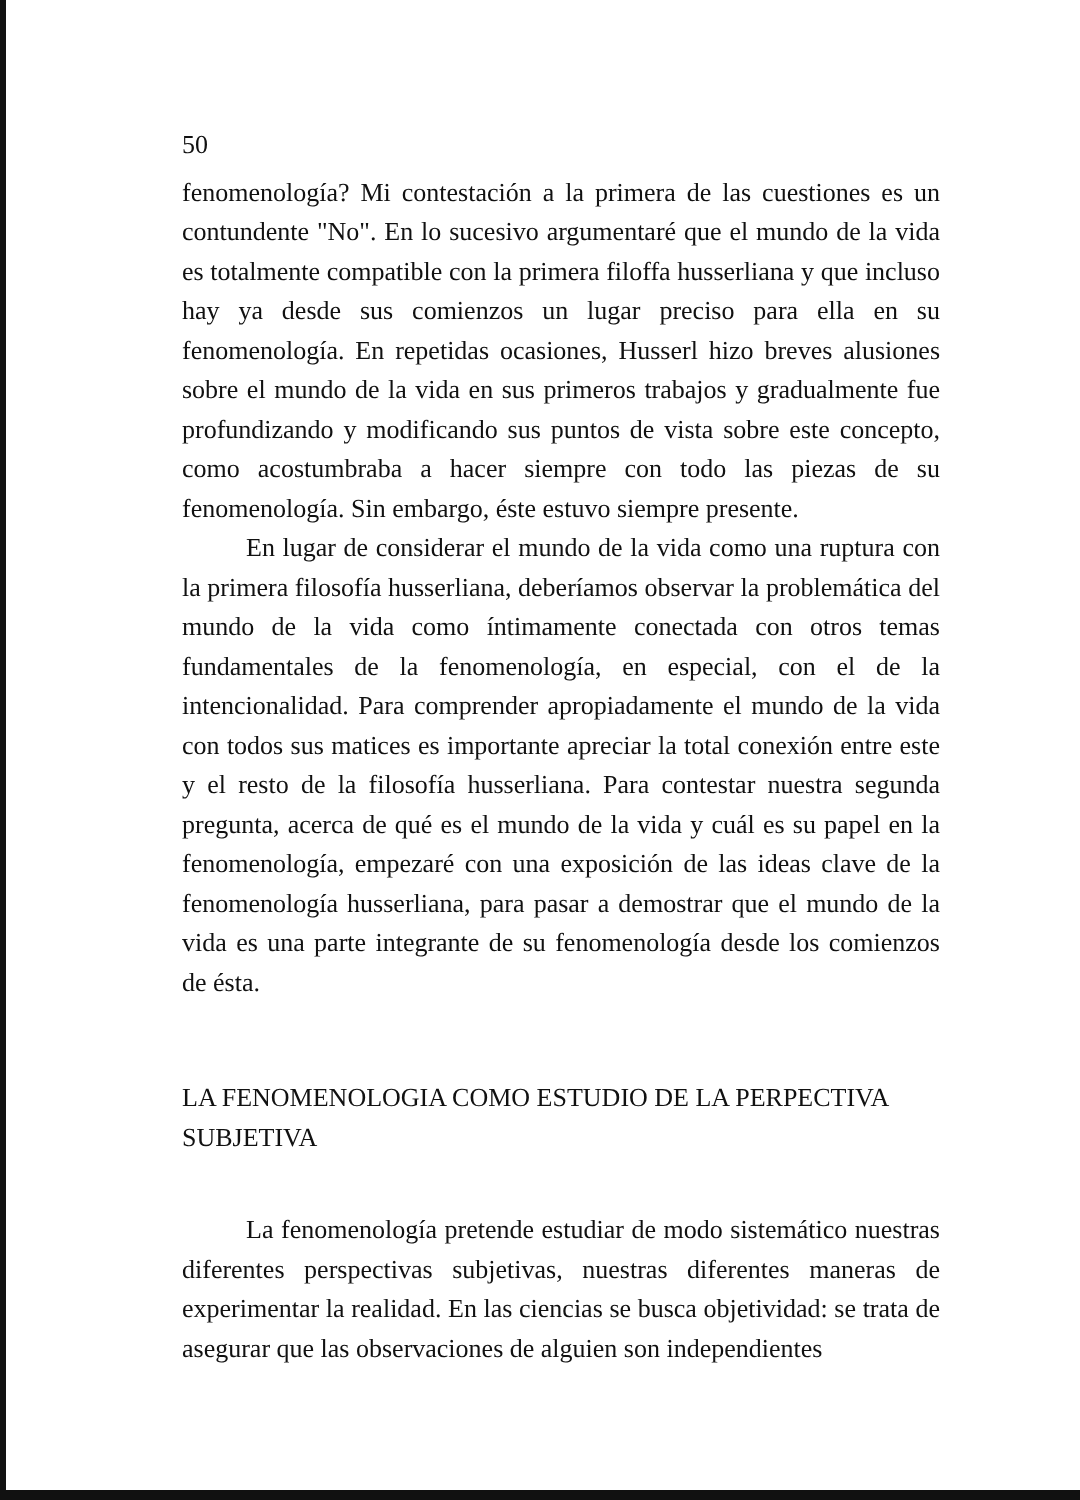50
fenomenología? Mi contestación a la primera de las cuestiones es un contundente "No". En lo sucesivo argumentaré que el mundo de la vida es totalmente compatible con la primera filoffa husserliana y que incluso hay ya desde sus comienzos un lugar preciso para ella en su fenomenología. En repetidas ocasiones, Husserl hizo breves alusiones sobre el mundo de la vida en sus primeros trabajos y gradualmente fue profundizando y modificando sus puntos de vista sobre este concepto, como acostumbraba a hacer siempre con todo las piezas de su fenomenología. Sin embargo, éste estuvo siempre presente.
En lugar de considerar el mundo de la vida como una ruptura con la primera filosofía husserliana, deberíamos observar la problemática del mundo de la vida como íntimamente conectada con otros temas fundamentales de la fenomenología, en especial, con el de la intencionalidad. Para comprender apropiadamente el mundo de la vida con todos sus matices es importante apreciar la total conexión entre este y el resto de la filosofía husserliana. Para contestar nuestra segunda pregunta, acerca de qué es el mundo de la vida y cuál es su papel en la fenomenología, empezaré con una exposición de las ideas clave de la fenomenología husserliana, para pasar a demostrar que el mundo de la vida es una parte integrante de su fenomenología desde los comienzos de ésta.
LA FENOMENOLOGIA COMO ESTUDIO DE LA PERPECTIVA SUBJETIVA
La fenomenología pretende estudiar de modo sistemático nuestras diferentes perspectivas subjetivas, nuestras diferentes maneras de experimentar la realidad. En las ciencias se busca objetividad: se trata de asegurar que las observaciones de alguien son independientes